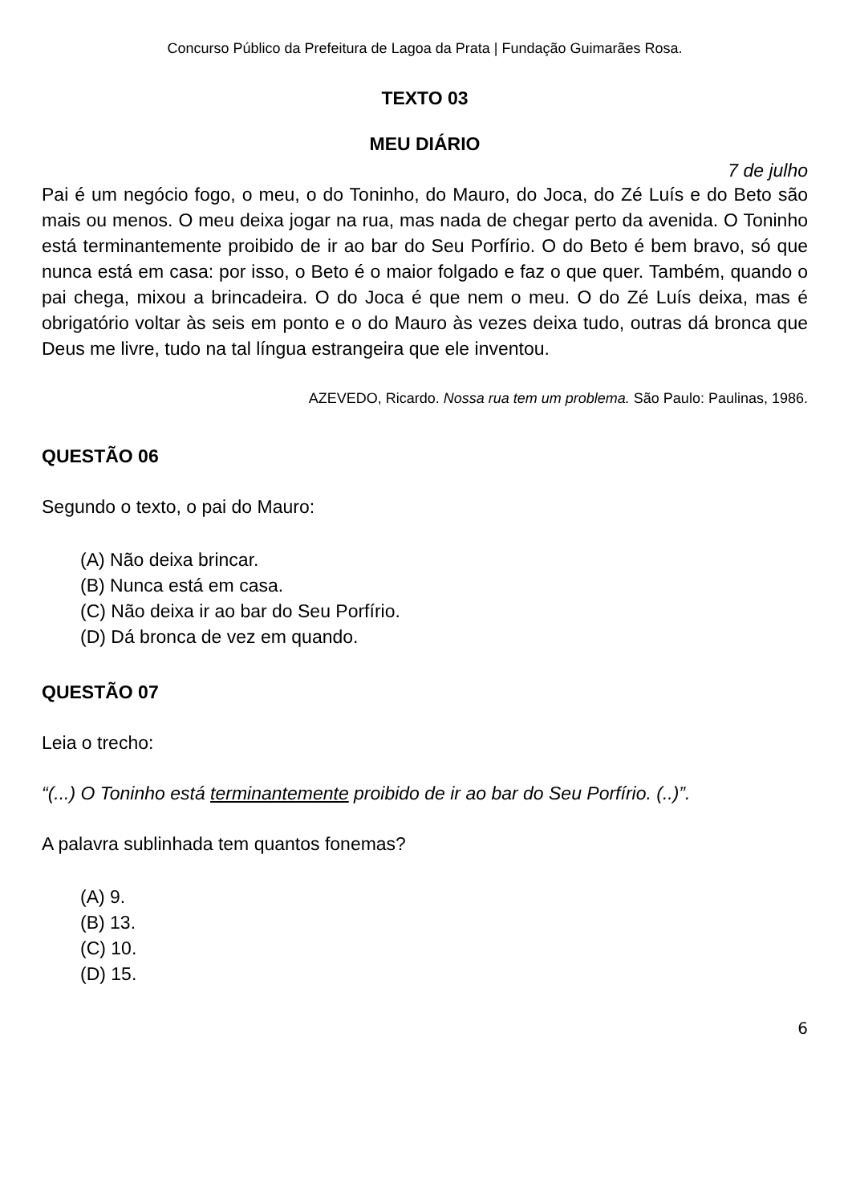Concurso Público da Prefeitura de Lagoa da Prata | Fundação Guimarães Rosa.
TEXTO 03
MEU DIÁRIO
7 de julho
Pai é um negócio fogo, o meu, o do Toninho, do Mauro, do Joca, do Zé Luís e do Beto são mais ou menos. O meu deixa jogar na rua, mas nada de chegar perto da avenida. O Toninho está terminantemente proibido de ir ao bar do Seu Porfírio. O do Beto é bem bravo, só que nunca está em casa: por isso, o Beto é o maior folgado e faz o que quer. Também, quando o pai chega, mixou a brincadeira. O do Joca é que nem o meu. O do Zé Luís deixa, mas é obrigatório voltar às seis em ponto e o do Mauro às vezes deixa tudo, outras dá bronca que Deus me livre, tudo na tal língua estrangeira que ele inventou.
AZEVEDO, Ricardo. Nossa rua tem um problema. São Paulo: Paulinas, 1986.
QUESTÃO 06
Segundo o texto, o pai do Mauro:
(A) Não deixa brincar.
(B) Nunca está em casa.
(C) Não deixa ir ao bar do Seu Porfírio.
(D) Dá bronca de vez em quando.
QUESTÃO 07
Leia o trecho:
“(...) O Toninho está terminantemente proibido de ir ao bar do Seu Porfírio. (..)”.
A palavra sublinhada tem quantos fonemas?
(A) 9.
(B) 13.
(C) 10.
(D) 15.
6